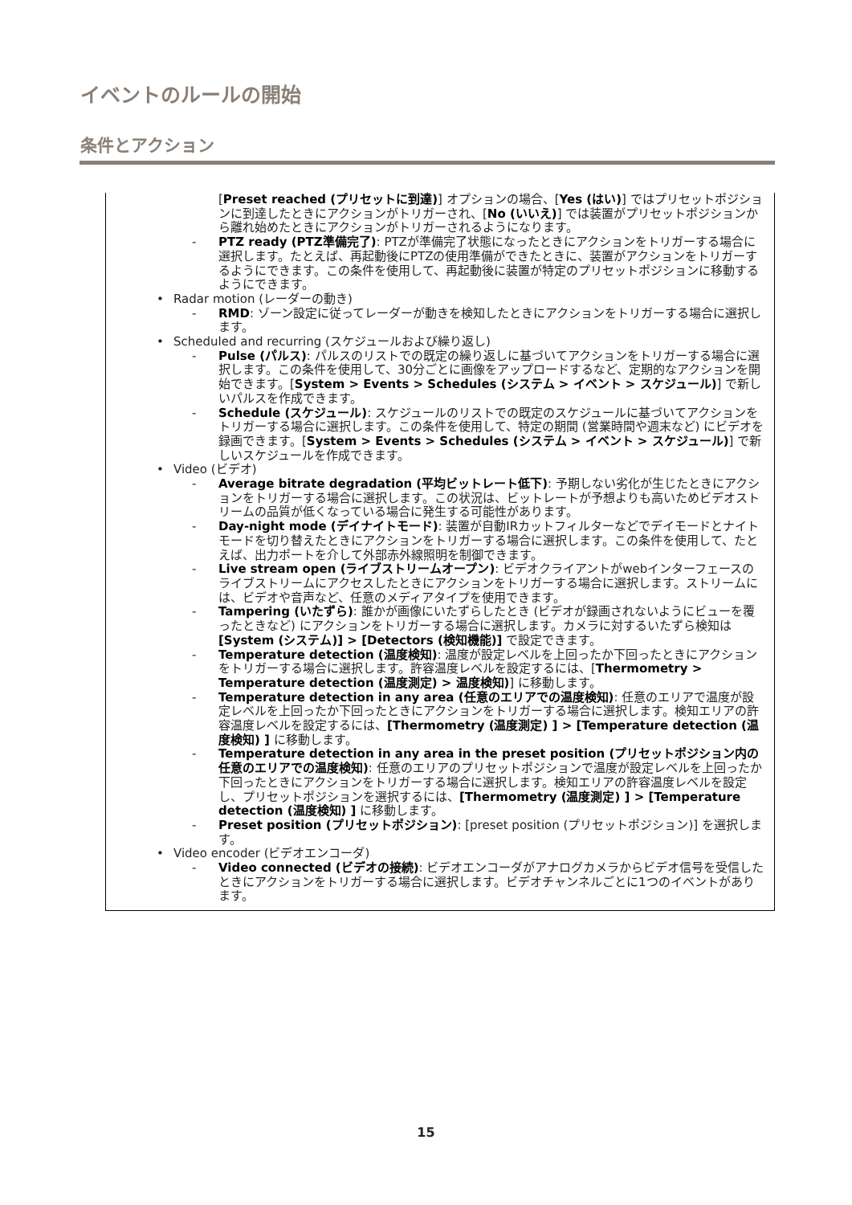イベントのルールの開始
条件とアクション
[Preset reached (プリセットに到達)] オプションの場合、[Yes (はい)] ではプリセットポジションに到達したときにアクションがトリガーされ、[No (いいえ)] では装置がプリセットポジションから離れ始めたときにアクションがトリガーされるようになります。
- PTZ ready (PTZ準備完了): PTZが準備完了状態になったときにアクションをトリガーする場合に選択します。たとえば、再起動後にPTZの使用準備ができたときに、装置がアクションをトリガーするようにできます。この条件を使用して、再起動後に装置が特定のプリセットポジションに移動するようにできます。
• Radar motion (レーダーの動き)
- RMD: ゾーン設定に従ってレーダーが動きを検知したときにアクションをトリガーする場合に選択します。
• Scheduled and recurring (スケジュールおよび繰り返し)
- Pulse (パルス): パルスのリストでの既定の繰り返しに基づいてアクションをトリガーする場合に選択します。この条件を使用して、30分ごとに画像をアップロードするなど、定期的なアクションを開始できます。[System > Events > Schedules (システム > イベント > スケジュール)] で新しいパルスを作成できます。
- Schedule (スケジュール): スケジュールのリストでの既定のスケジュールに基づいてアクションをトリガーする場合に選択します。この条件を使用して、特定の期間 (営業時間や週末など) にビデオを録画できます。[System > Events > Schedules (システム > イベント > スケジュール)] で新しいスケジュールを作成できます。
• Video (ビデオ)
- Average bitrate degradation (平均ビットレート低下): 予期しない劣化が生じたときにアクションをトリガーする場合に選択します。この状況は、ビットレートが予想よりも高いためビデオストリームの品質が低くなっている場合に発生する可能性があります。
- Day-night mode (デイナイトモード): 装置が自動IRカットフィルターなどでデイモードとナイトモードを切り替えたときにアクションをトリガーする場合に選択します。この条件を使用して、たとえば、出力ポートを介して外部赤外線照明を制御できます。
- Live stream open (ライブストリームオープン): ビデオクライアントがwebインターフェースのライブストリームにアクセスしたときにアクションをトリガーする場合に選択します。ストリームには、ビデオや音声など、任意のメディアタイプを使用できます。
- Tampering (いたずら): 誰かが画像にいたずらしたとき (ビデオが録画されないようにビューを覆ったときなど) にアクションをトリガーする場合に選択します。カメラに対するいたずら検知は [System (システム)] > [Detectors (検知機能)] で設定できます。
- Temperature detection (温度検知): 温度が設定レベルを上回ったか下回ったときにアクションをトリガーする場合に選択します。許容温度レベルを設定するには、[Thermometry > Temperature detection (温度測定) > 温度検知)] に移動します。
- Temperature detection in any area (任意のエリアでの温度検知): 任意のエリアで温度が設定レベルを上回ったか下回ったときにアクションをトリガーする場合に選択します。検知エリアの許容温度レベルを設定するには、[Thermometry (温度測定) ] > [Temperature detection (温度検知) ] に移動します。
- Temperature detection in any area in the preset position (プリセットポジション内の任意のエリアでの温度検知): 任意のエリアのプリセットポジションで温度が設定レベルを上回ったか下回ったときにアクションをトリガーする場合に選択します。検知エリアの許容温度レベルを設定し、プリセットポジションを選択するには、[Thermometry (温度測定) ] > [Temperature detection (温度検知) ] に移動します。
- Preset position (プリセットポジション): [preset position (プリセットポジション)] を選択します。
• Video encoder (ビデオエンコーダ)
- Video connected (ビデオの接続): ビデオエンコーダがアナログカメラからビデオ信号を受信したときにアクションをトリガーする場合に選択します。ビデオチャンネルごとに1つのイベントがあります。
15